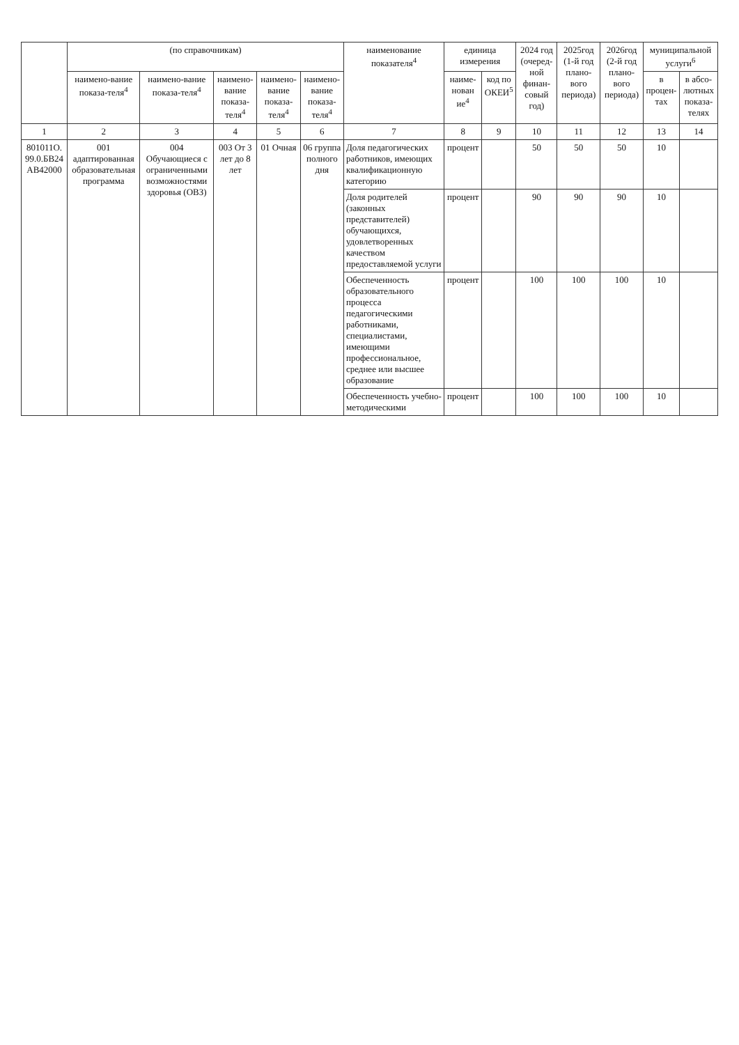| | (по справочникам) | | | | | наименование показателя<sup>4</sup> | единица измерения | | 2024 год (очеред-ной финан-совый год) | 2025год (1-й год плано-вого периода) | 2026год (2-й год плано-вого периода) | муниципальной услуги<sup>6</sup> | |
| --- | --- | --- | --- | --- | --- | --- | --- | --- | --- | --- | --- | --- | --- |
| | наимено-вание показа-теля<sup>4</sup> | наимено-вание показа-теля<sup>4</sup> | наимено-вание показа-теля<sup>4</sup> | наимено-вание показа-теля<sup>4</sup> | наимено-вание показа-теля<sup>4</sup> | | наиме-нован ие<sup>4</sup> | код по ОКЕИ<sup>5</sup> | | | | в процен-тах | в абсо-лютных показа-телях |
| 1 | 2 | 3 | 4 | 5 | 6 | 7 | 8 | 9 | 10 | 11 | 12 | 13 | 14 |
| 801011О. 99.0.БВ24 АВ42000 | 001 адаптированная образовательная программа | 004 Обучающиеся с ограниченными возможностями здоровья (ОВЗ) | 003 От 3 лет до 8 лет | 01 Очная | 06 группа полного дня | Доля педагогических работников, имеющих квалификационную категорию | процент | | 50 | 50 | 50 | 10 | |
| | | | | | | Доля родителей (законных представителей) обучающихся, удовлетворенных качеством предоставляемой услуги | процент | | 90 | 90 | 90 | 10 | |
| | | | | | | Обеспеченность образовательного процесса педагогическими работниками, специалистами, имеющими профессиональное, среднее или высшее образование | процент | | 100 | 100 | 100 | 10 | |
| | | | | | | Обеспеченность учебно-методическими | процент | | 100 | 100 | 100 | 10 | |